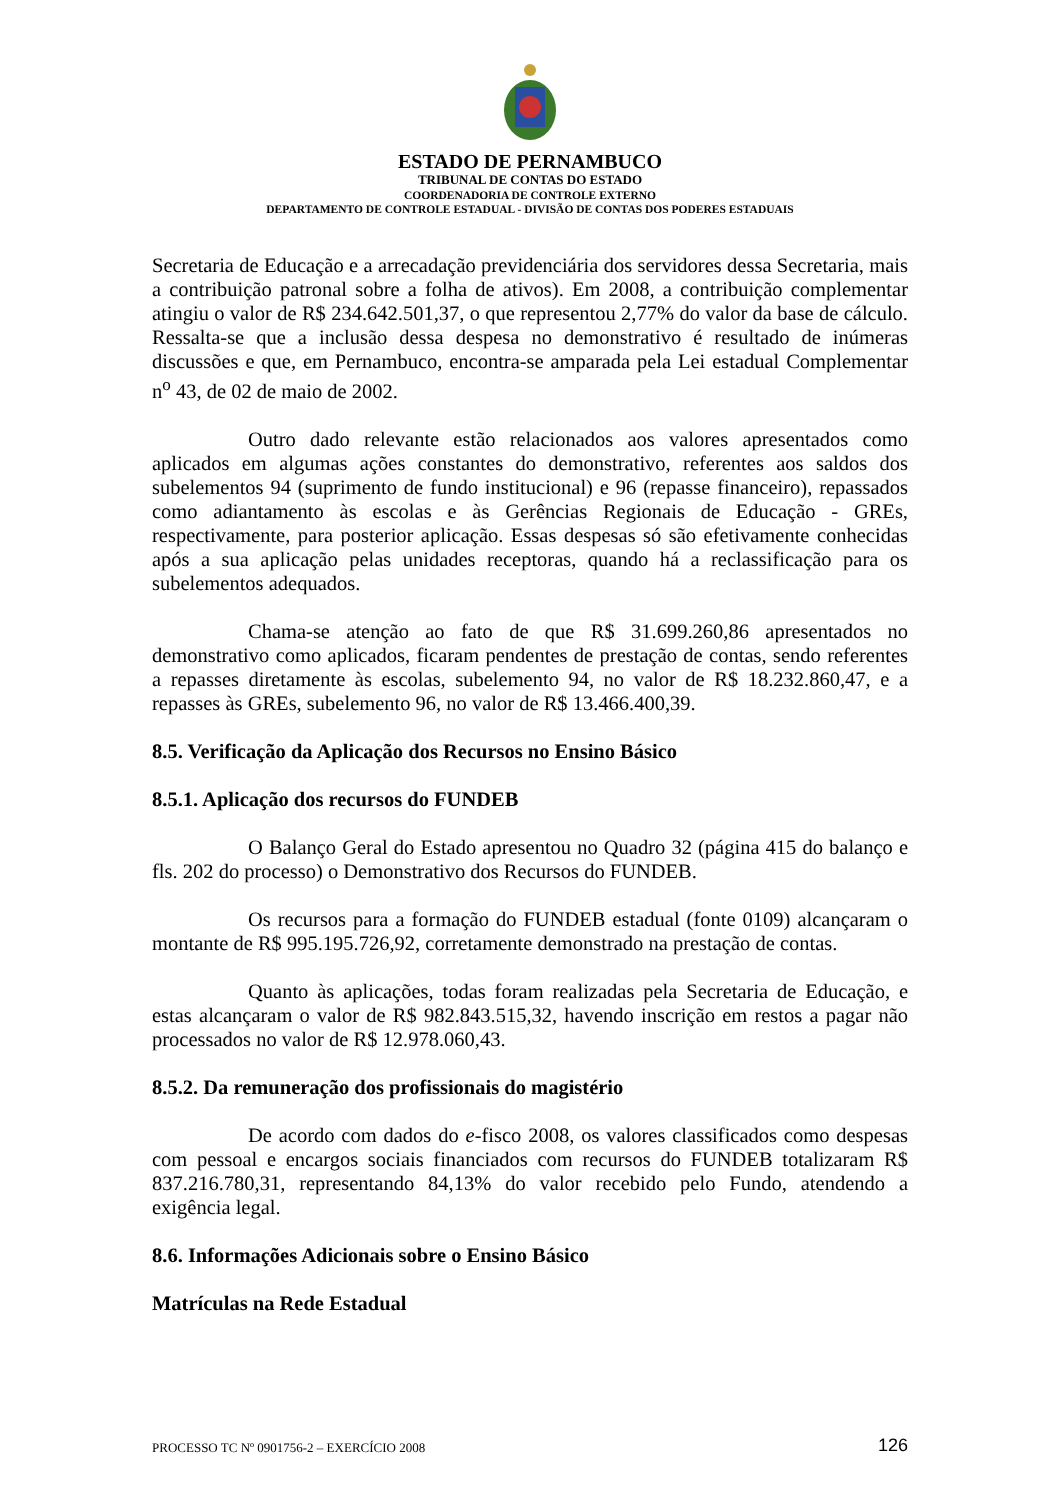ESTADO DE PERNAMBUCO
TRIBUNAL DE CONTAS DO ESTADO
COORDENADORIA DE CONTROLE EXTERNO
DEPARTAMENTO DE CONTROLE ESTADUAL - DIVISÃO DE CONTAS DOS PODERES ESTADUAIS
Secretaria de Educação e a arrecadação previdenciária dos servidores dessa Secretaria, mais a contribuição patronal sobre a folha de ativos). Em 2008, a contribuição complementar atingiu o valor de R$ 234.642.501,37, o que representou 2,77% do valor da base de cálculo. Ressalta-se que a inclusão dessa despesa no demonstrativo é resultado de inúmeras discussões e que, em Pernambuco, encontra-se amparada pela Lei estadual Complementar n<sup>o</sup> 43, de 02 de maio de 2002.
Outro dado relevante estão relacionados aos valores apresentados como aplicados em algumas ações constantes do demonstrativo, referentes aos saldos dos subelementos 94 (suprimento de fundo institucional) e 96 (repasse financeiro), repassados como adiantamento às escolas e às Gerências Regionais de Educação - GREs, respectivamente, para posterior aplicação. Essas despesas só são efetivamente conhecidas após a sua aplicação pelas unidades receptoras, quando há a reclassificação para os subelementos adequados.
Chama-se atenção ao fato de que R$ 31.699.260,86 apresentados no demonstrativo como aplicados, ficaram pendentes de prestação de contas, sendo referentes a repasses diretamente às escolas, subelemento 94, no valor de R$ 18.232.860,47, e a repasses às GREs, subelemento 96, no valor de R$ 13.466.400,39.
8.5. Verificação da Aplicação dos Recursos no Ensino Básico
8.5.1. Aplicação dos recursos do FUNDEB
O Balanço Geral do Estado apresentou no Quadro 32 (página 415 do balanço e fls. 202 do processo) o Demonstrativo dos Recursos do FUNDEB.
Os recursos para a formação do FUNDEB estadual (fonte 0109) alcançaram o montante de R$ 995.195.726,92, corretamente demonstrado na prestação de contas.
Quanto às aplicações, todas foram realizadas pela Secretaria de Educação, e estas alcançaram o valor de R$ 982.843.515,32, havendo inscrição em restos a pagar não processados no valor de R$ 12.978.060,43.
8.5.2. Da remuneração dos profissionais do magistério
De acordo com dados do e-fisco 2008, os valores classificados como despesas com pessoal e encargos sociais financiados com recursos do FUNDEB totalizaram R$ 837.216.780,31, representando 84,13% do valor recebido pelo Fundo, atendendo a exigência legal.
8.6. Informações Adicionais sobre o Ensino Básico
Matrículas na Rede Estadual
PROCESSO TC Nº 0901756-2 – EXERCÍCIO 2008 126